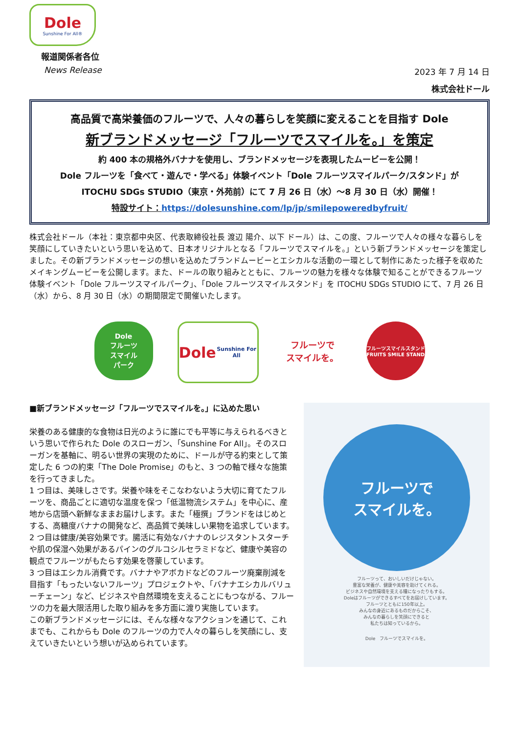Dole
Sunshine For All®
報道関係者各位
News Release 2023 年 7 月 14 日
株式会社ドール
高品質で高栄養価のフルーツで、人々の暮らしを笑顔に変えることを目指す Dole
新ブランドメッセージ「フルーツでスマイルを。」を策定
約 400 本の規格外バナナを使用し、ブランドメッセージを表現したムービーを公開！
Dole フルーツを「食べて・遊んで・学べる」体験イベント「Dole フルーツスマイルパーク/スタンド」が
ITOCHU SDGs STUDIO（東京・外苑前）にて 7 月 26 日（水）～8 月 30 日（水）開催！
特設サイト：https://dolesunshine.com/lp/jp/smilepoweredbyfruit/
株式会社ドール（本社：東京都中央区、代表取締役社長 渡辺 陽介、以下 ドール）は、この度、フルーツで人々の様々な暮らしを笑顔にしていきたいという思いを込めて、日本オリジナルとなる「フルーツでスマイルを。」という新ブランドメッセージを策定しました。その新ブランドメッセージの想いを込めたブランドムービーとエシカルな活動の一環として制作にあたった様子を収めたメイキングムービーを公開します。また、ドールの取り組みとともに、フルーツの魅力を様々な体験で知ることができるフルーツ体験イベント「Dole フルーツスマイルパーク」、「Dole フルーツスマイルスタンド」を ITOCHU SDGs STUDIO にて、7 月 26 日（水）から、8 月 30 日（水）の期間限定で開催いたします。
Dole
フルーツ
スマイル
パーク
Dole
Sunshine For All
フルーツで
スマイルを。
フルーツスマイルスタンド
FRUITS SMILE STAND
■新ブランドメッセージ「フルーツでスマイルを。」に込めた思い
栄養のある健康的な食物は日光のように誰にでも平等に与えられるべきという思いで作られた Dole のスローガン、「Sunshine For All」。そのスローガンを基軸に、明るい世界の実現のために、ドールが守る約束として策定した 6 つの約束「The Dole Promise」のもと、3 つの軸で様々な施策を行ってきました。
1 つ目は、美味しさです。栄養や味をそこなわないよう大切に育てたフルーツを、商品ごとに適切な温度を保つ「低温物流システム」を中心に、産地から店頭へ新鮮なままお届けします。また「極撰」ブランドをはじめとする、高糖度バナナの開発など、高品質で美味しい果物を追求しています。
2 つ目は健康/美容効果です。腸活に有効なバナナのレジスタントスターチや肌の保湿へ効果があるパインのグルコシルセラミドなど、健康や美容の観点でフルーツがもたらす効果を啓蒙しています。
3 つ目はエシカル消費です。バナナやアボカドなどのフルーツ廃棄削減を目指す「もったいないフルーツ」プロジェクトや、「バナナエシカルバリューチェーン」など、ビジネスや自然環境を支えることにもつながる、フルーツの力を最大限活用した取り組みを多方面に渡り実施しています。
この新ブランドメッセージには、そんな様々なアクションを通じて、これまでも、これからも Dole のフルーツの力で人々の暮らしを笑顔にし、支えていきたいという想いが込められています。
フルーツで
スマイルを。
フルーツって、おいしいだけじゃない。
豊富な栄養が、健康や美容を助けてくれる。
ビジネスや自然環境を支える糧になったりもする。
Doleはフルーツができるすべてをお届けしています。
フルーツとともに150年以上。
みんなの身近にあるものだからこそ、
みんなの暮らしを笑顔にできると
私たちは知っているから。
Dole　フルーツでスマイルを。